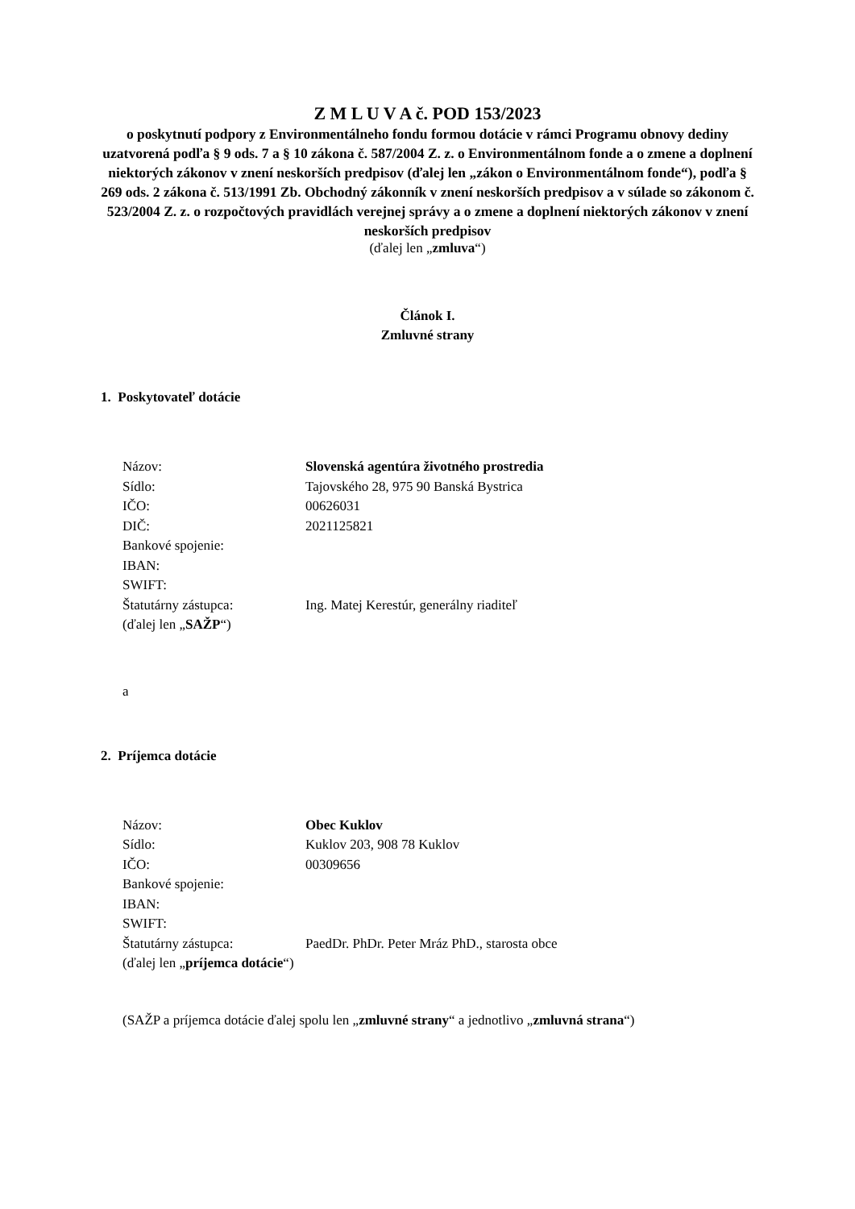Z M L U V A č. POD 153/2023
o poskytnutí podpory z Environmentálneho fondu formou dotácie v rámci Programu obnovy dediny uzatvorená podľa § 9 ods. 7 a § 10 zákona č. 587/2004 Z. z. o Environmentálnom fonde a o zmene a doplnení niektorých zákonov v znení neskorších predpisov (ďalej len „zákon o Environmentálnom fonde“), podľa § 269 ods. 2 zákona č. 513/1991 Zb. Obchodný zákonník v znení neskorších predpisov a v súlade so zákonom č. 523/2004 Z. z. o rozpočtových pravidlách verejnej správy a o zmene a doplnení niektorých zákonov v znení neskorších predpisov
(ďalej len „zmluva“)
Článok I.
Zmluvné strany
1. Poskytovateľ dotácie
| Názov: | Slovenská agentúra životného prostredia |
| Sídlo: | Tajovského 28, 975 90 Banská Bystrica |
| IČO: | 00626031 |
| DIČ: | 2021125821 |
| Bankové spojenie: | |
| IBAN: | |
| SWIFT: | |
| Štatutárny zástupca: | Ing. Matej Kerestúr, generálny riaditeľ |
| (ďalej len „ SAŽP “) | |
a
2. Príjemca dotácie
| Názov: | Obec Kuklov |
| Sídlo: | Kuklov 203, 908 78 Kuklov |
| IČO: | 00309656 |
| Bankové spojenie: | |
| IBAN: | |
| SWIFT: | |
| Štatutárny zástupca: | PaedDr. PhDr. Peter Mráz PhD., starosta obce |
| (ďalej len „ príjemca dotácie “) | |
(SAŽP a príjemca dotácie ďalej spolu len „zmluvné strany“ a jednotlivo „zmluvná strana“)